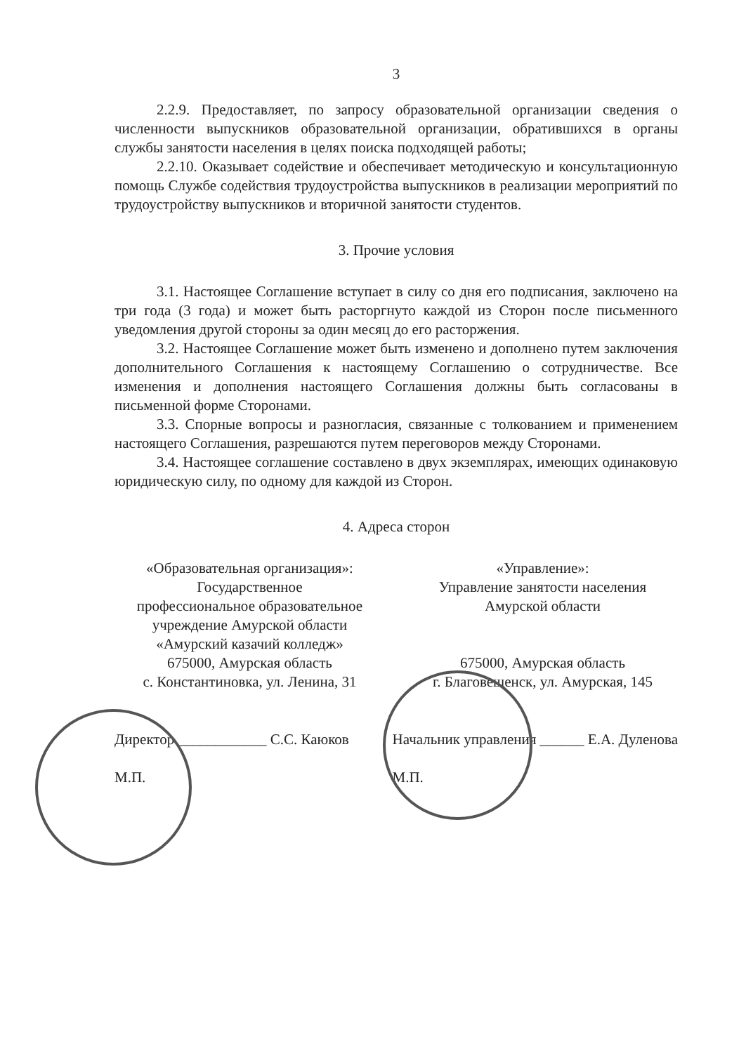3
2.2.9. Предоставляет, по запросу образовательной организации сведения о численности выпускников образовательной организации, обратившихся в органы службы занятости населения в целях поиска подходящей работы;
2.2.10. Оказывает содействие и обеспечивает методическую и консультационную помощь Службе содействия трудоустройства выпускников в реализации мероприятий по трудоустройству выпускников и вторичной занятости студентов.
3. Прочие условия
3.1. Настоящее Соглашение вступает в силу со дня его подписания, заключено на три года (3 года) и может быть расторгнуто каждой из Сторон после письменного уведомления другой стороны за один месяц до его расторжения.
3.2. Настоящее Соглашение может быть изменено и дополнено путем заключения дополнительного Соглашения к настоящему Соглашению о сотрудничестве. Все изменения и дополнения настоящего Соглашения должны быть согласованы в письменной форме Сторонами.
3.3. Спорные вопросы и разногласия, связанные с толкованием и применением настоящего Соглашения, разрешаются путем переговоров между Сторонами.
3.4. Настоящее соглашение составлено в двух экземплярах, имеющих одинаковую юридическую силу, по одному для каждой из Сторон.
4. Адреса сторон
«Образовательная организация»:
Государственное
профессиональное образовательное учреждение Амурской области
«Амурский казачий колледж»
675000, Амурская область
с. Константиновка, ул. Ленина, 31
«Управление»:
Управление занятости населения
Амурской области
675000, Амурская область
г. Благовещенск, ул. Амурская, 145
Директор ____________ С.С. Каюков
М.П.
Начальник управления ______ Е.А. Дуленова
М.П.